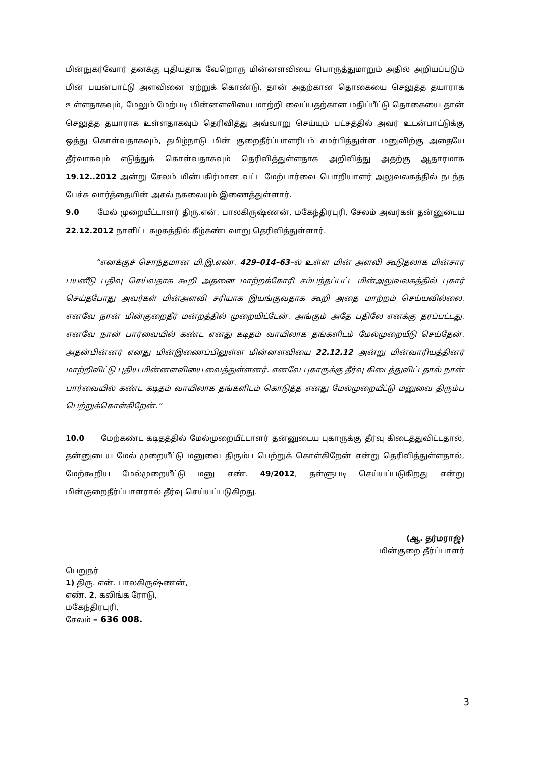மின்நுகர்வோர் தனக்கு புதியதாக வேறொரு மின்னளவியை பொருத்துமாறும் அதில் அறியப்படும் மின் பயன்பாட்டு அளவினை ஏற்றுக் கொண்டு, தான் அதற்கான தொகையை செலுத்த தயாராக உள்ளதாகவும், மேலும் மேற்படி மின்னளவியை மாற்றி வைப்பதற்கான மதிப்பீட்டு தொகையை தான் செலுத்த தயாராக உள்ளதாகவும் தெரிவித்து அவ்வாறு செய்யும் பட்சத்தில் அவர் உடன்பாட்டுக்கு ஒத்து கொள்வதாகவும், தமிழ்நாடு மின் குறைதீர்ப்பாளரிடம் சமர்பித்துள்ள மனுவிற்கு அதையே தீர்வாகவும் எடுத்துக் கொள்வதாகவும் தெரிவித்துள்ளதாக அறிவித்து அதற்கு ஆதாரமாக 19.12..2012 அன்று சேலம் மின்பகிர்மான வட்ட மேற்பார்வை பொறியாளர் அலுவலகத்தில் நடந்த பேச்சு வார்த்தையின் அசல் நகலையும் இணைத்துள்ளார்.
9.0 மேல் முறையீட்டாளர் திரு.என். பாலகிருஷ்ணன், மகேந்திரபுரி, சேலம் அவர்கள் தன்னுடைய 22.12.2012 நாளிட்ட கழகத்தில் கீழ்கண்டவாறு தெரிவித்துள்ளார்.
“எனக்குச் சொந்தமான மி.இ.எண். 429–014–63–ல் உள்ள மின் அளவி கூடுதலாக மின்சார பயனீடு பதிவு செய்வதாக கூறி அதனை மாற்றக்கோரி சம்பந்தப்பட்ட மின்அலுவலகத்தில் புகார் செய்தபோது அவர்கள் மின்அளவி சரியாக இயங்குவதாக கூறி அதை மாற்றம் செய்யவில்லை. எனவே நான் மின்குறைதீர் மன்றத்தில் முறையிட்டேன். அங்கும் அதே பதிலே எனக்கு தரப்பட்டது. எனவே நான் பார்வையில் கண்ட எனது கடிதம் வாயிலாக தங்களிடம் மேல்முறையீடு செய்தேன். அதன்பின்னர் எனது மின்இணைப்பிலுள்ள மின்னளவியை 22.12.12 அன்று மின்வாரியத்தினர் மாற்றிவிட்டு புதிய மின்னளவியை வைத்துள்ளனர். எனவே புகாருக்கு தீர்வு கிடைத்துவிட்டதால் நான் பார்வையில் கண்ட கடிதம் வாயிலாக தங்களிடம் கொடுத்த எனது மேல்முறையீட்டு மனுவை திரும்ப பெற்றுக்கொள்கிறேன்.”
10.0 மேற்கண்ட கடிதத்தில் மேல்முறையீட்டாளர் தன்னுடைய புகாருக்கு தீர்வு கிடைத்துவிட்டதால், தன்னுடைய மேல் முறையீட்டு மனுவை திரும்ப பெற்றுக் கொள்கிறேன் என்று தெரிவித்துள்ளதால், மேற்கூறிய மேல்முறையீட்டு மனு எண். 49/2012, தள்ளுபடி செய்யப்படுகிறது என்று மின்குறைதீர்ப்பாளரால் தீர்வு செய்யப்படுகிறது.
(ஆ. தர்மராஜ்)
மின்குறை தீர்ப்பாளர்
பெறுநர்
1) திரு. என். பாலகிருஷ்ணன்,
எண். 2, கலிங்க ரோடு,
மகேந்திரபுரி,
சேலம் – 636 008.
3